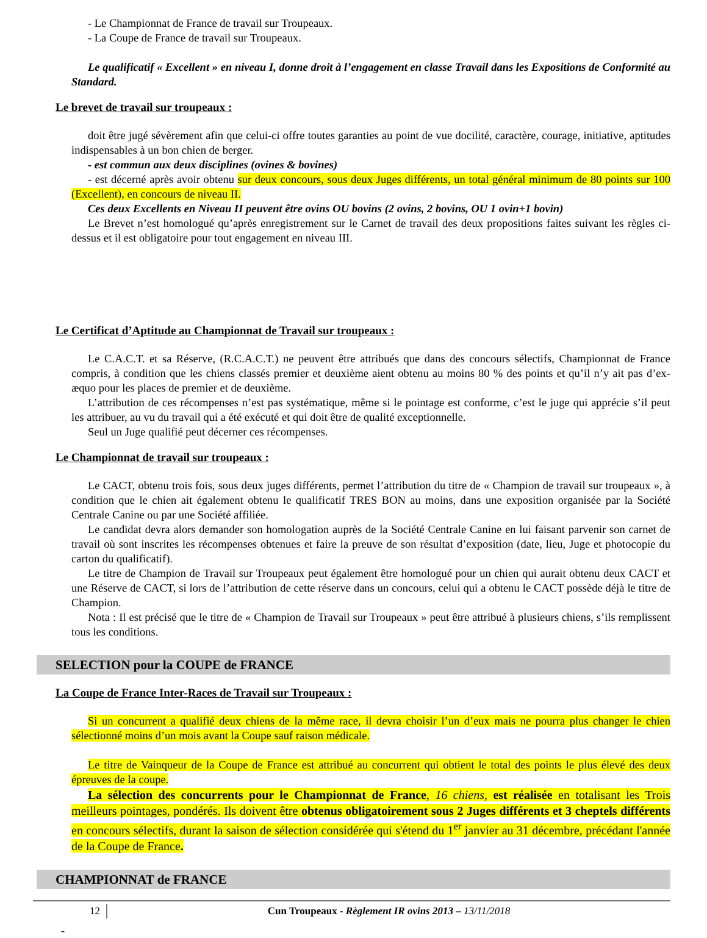- Le Championnat de France de travail sur Troupeaux.
- La Coupe de France de travail sur Troupeaux.
Le qualificatif « Excellent » en niveau I, donne droit à l’engagement en classe Travail dans les Expositions de Conformité au Standard.
Le brevet de travail sur troupeaux :
doit être jugé sévèrement afin que celui-ci offre toutes garanties au point de vue docilité, caractère, courage, initiative, aptitudes indispensables à un bon chien de berger.
- est commun aux deux disciplines (ovines & bovines)
- est décerné après avoir obtenu sur deux concours, sous deux Juges différents, un total général minimum de 80 points sur 100 (Excellent), en concours de niveau II.
Ces deux Excellents en Niveau II peuvent être ovins OU bovins (2 ovins, 2 bovins, OU 1 ovin+1 bovin)
Le Brevet n’est homologué qu’après enregistrement sur le Carnet de travail des deux propositions faites suivant les règles ci-dessus et il est obligatoire pour tout engagement en niveau III.
Le Certificat d’Aptitude au Championnat de Travail sur troupeaux :
Le C.A.C.T. et sa Réserve, (R.C.A.C.T.) ne peuvent être attribués que dans des concours sélectifs, Championnat de France compris, à condition que les chiens classés premier et deuxième aient obtenu au moins 80 % des points et qu’il n’y ait pas d’ex-æquo pour les places de premier et de deuxième.
L’attribution de ces récompenses n’est pas systématique, même si le pointage est conforme, c’est le juge qui apprécie s’il peut les attribuer, au vu du travail qui a été exécuté et qui doit être de qualité exceptionnelle.
Seul un Juge qualifié peut décerner ces récompenses.
Le Championnat de travail sur troupeaux :
Le CACT, obtenu trois fois, sous deux juges différents, permet l’attribution du titre de « Champion de travail sur troupeaux », à condition que le chien ait également obtenu le qualificatif TRES BON au moins, dans une exposition organisée par la Société Centrale Canine ou par une Société affiliée.
Le candidat devra alors demander son homologation auprès de la Société Centrale Canine en lui faisant parvenir son carnet de travail où sont inscrites les récompenses obtenues et faire la preuve de son résultat d’exposition (date, lieu, Juge et photocopie du carton du qualificatif).
Le titre de Champion de Travail sur Troupeaux peut également être homologué pour un chien qui aurait obtenu deux CACT et une Réserve de CACT, si lors de l’attribution de cette réserve dans un concours, celui qui a obtenu le CACT possède déjà le titre de Champion.
Nota : Il est précisé que le titre de « Champion de Travail sur Troupeaux » peut être attribué à plusieurs chiens, s’ils remplissent tous les conditions.
SELECTION pour la COUPE de FRANCE
La Coupe de France Inter-Races de Travail sur Troupeaux :
Si un concurrent a qualifié deux chiens de la même race, il devra choisir l’un d’eux mais ne pourra plus changer le chien sélectionné moins d’un mois avant la Coupe sauf raison médicale.
Le titre de Vainqueur de la Coupe de France est attribué au concurrent qui obtient le total des points le plus élevé des deux épreuves de la coupe.
La sélection des concurrents pour le Championnat de France, 16 chiens, est réalisée en totalisant les Trois meilleurs pointages, pondérés. Ils doivent être obtenus obligatoirement sous 2 Juges différents et 3 cheptels différents en concours sélectifs, durant la saison de sélection considérée qui s'étend du 1<sup>er</sup> janvier au 31 décembre, précédant l'année de la Coupe de France.
CHAMPIONNAT de FRANCE
12 Cun Troupeaux - Règlement IR ovins 2013 – 13/11/2018
-